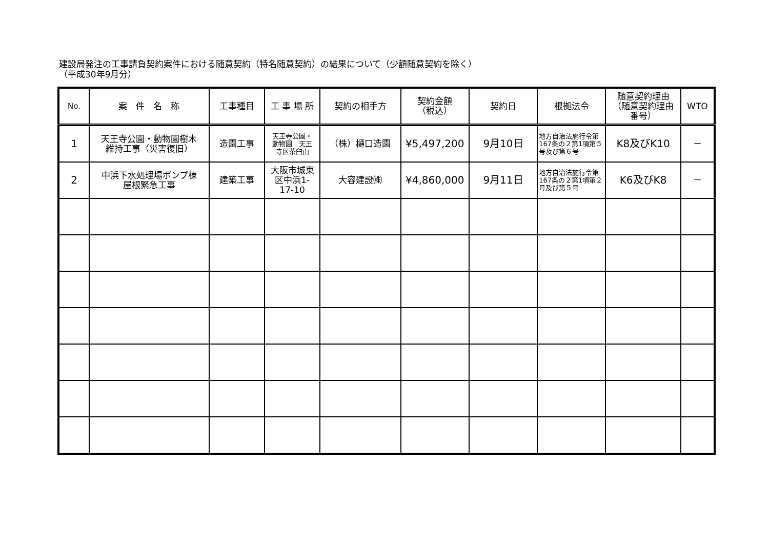建設局発注の工事請負契約案件における随意契約（特名随意契約）の結果について（少額随意契約を除く）
（平成30年9月分）
| No. | 案 件 名 称 | 工事種目 | 工 事 場 所 | 契約の相手方 | 契約金額 （税込） | 契約日 | 根拠法令 | 随意契約理由 （随意契約理由 番号） | WTO |
| --- | --- | --- | --- | --- | --- | --- | --- | --- | --- |
| 1 | 天王寺公園・動物園樹木 維持工事（災害復旧） | 造園工事 | 天王寺公園・ 動物園 天王 寺区茶臼山 | （株）樋口造園 | ¥5,497,200 | 9月10日 | 地方自治法施行令第167条の２第1項第５号及び第６号 | K8及びK10 | － |
| 2 | 中浜下水処理場ポンプ棟 屋根緊急工事 | 建築工事 | 大阪市城東 区中浜1- 17-10 | 大容建設㈱ | ¥4,860,000 | 9月11日 | 地方自治法施行令第167条の２第1項第２号及び第５号 | K6及びK8 | － |